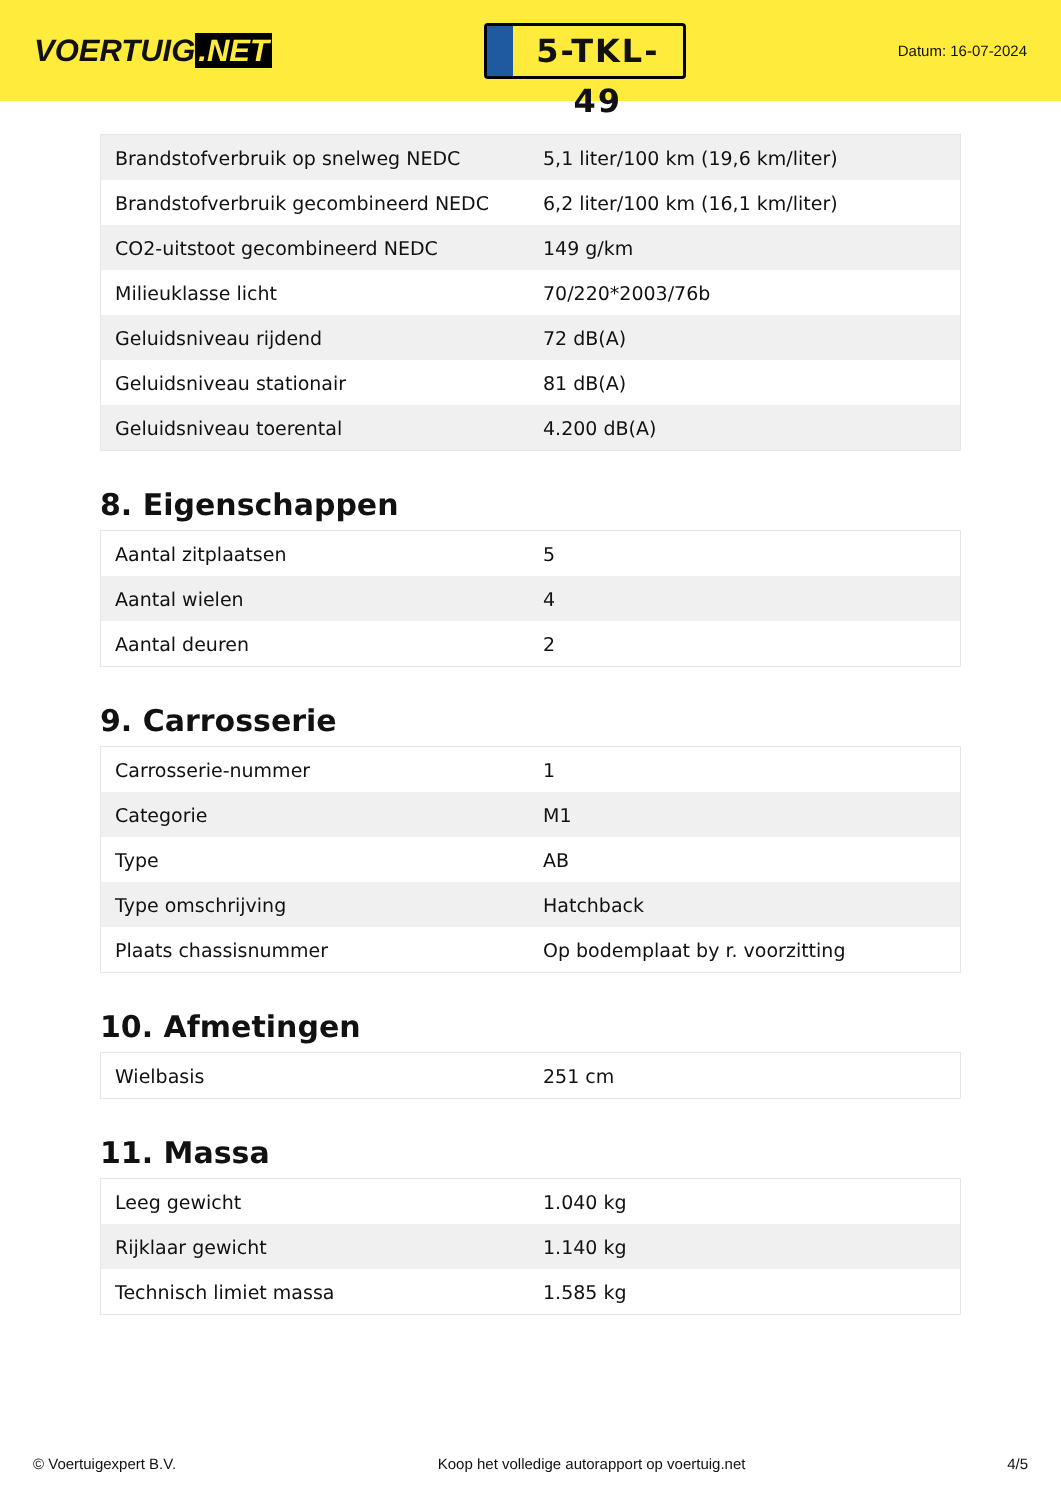VOERTUIG.NET
5-TKL-49
Datum: 16-07-2024
| Brandstofverbruik op snelweg NEDC | 5,1 liter/100 km (19,6 km/liter) |
| Brandstofverbruik gecombineerd NEDC | 6,2 liter/100 km (16,1 km/liter) |
| CO2-uitstoot gecombineerd NEDC | 149 g/km |
| Milieuklasse licht | 70/220*2003/76b |
| Geluidsniveau rijdend | 72 dB(A) |
| Geluidsniveau stationair | 81 dB(A) |
| Geluidsniveau toerental | 4.200 dB(A) |
8. Eigenschappen
| Aantal zitplaatsen | 5 |
| Aantal wielen | 4 |
| Aantal deuren | 2 |
9. Carrosserie
| Carrosserie-nummer | 1 |
| Categorie | M1 |
| Type | AB |
| Type omschrijving | Hatchback |
| Plaats chassisnummer | Op bodemplaat by r. voorzitting |
10. Afmetingen
| Wielbasis | 251 cm |
11. Massa
| Leeg gewicht | 1.040 kg |
| Rijklaar gewicht | 1.140 kg |
| Technisch limiet massa | 1.585 kg |
© Voertuigexpert B.V. Koop het volledige autorapport op voertuig.net 4/5